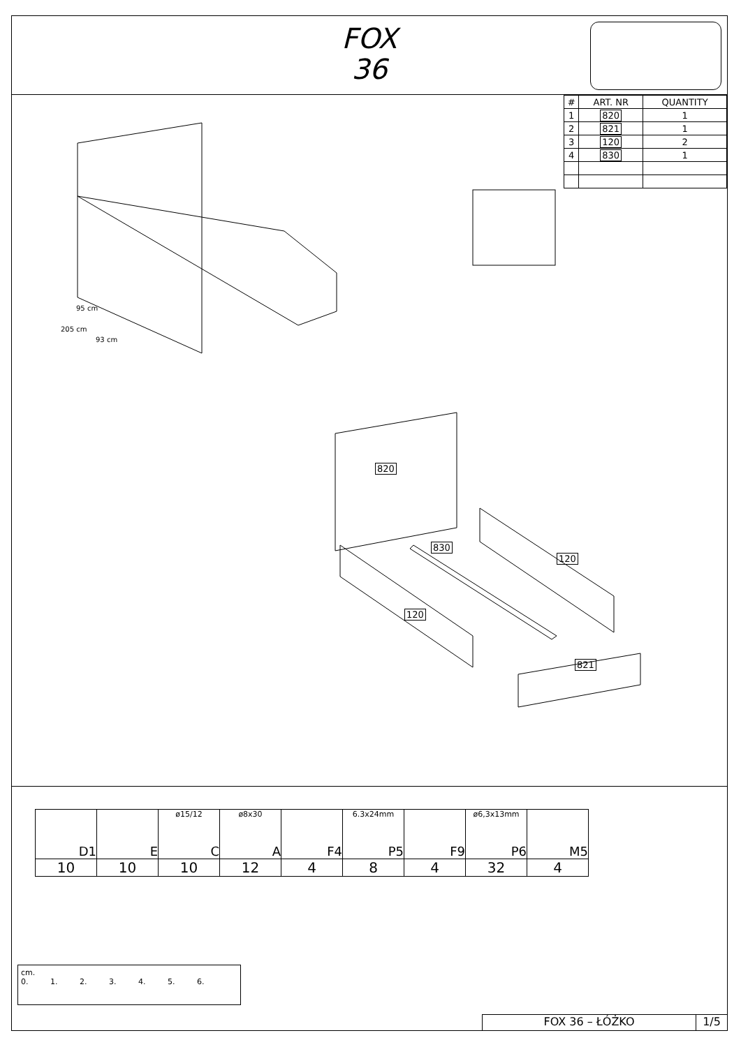FOX
36
| # | ART. NR | QUANTITY |
| --- | --- | --- |
| 1 | 820 | 1 |
| 2 | 821 | 1 |
| 3 | 120 | 2 |
| 4 | 830 | 1 |
820
830
120
120
821
95 cm
205 cm
93 cm
| D1 | E | ø15/12 C | ø8x30 A | F4 | 6.3x24mm P5 | F9 | ø6,3x13mm P6 | M5 |
| 10 | 10 | 10 | 12 | 4 | 8 | 4 | 32 | 4 |
cm.
0. 1. 2. 3. 4. 5. 6.
FOX 36 – ŁÓŻKO 1/5